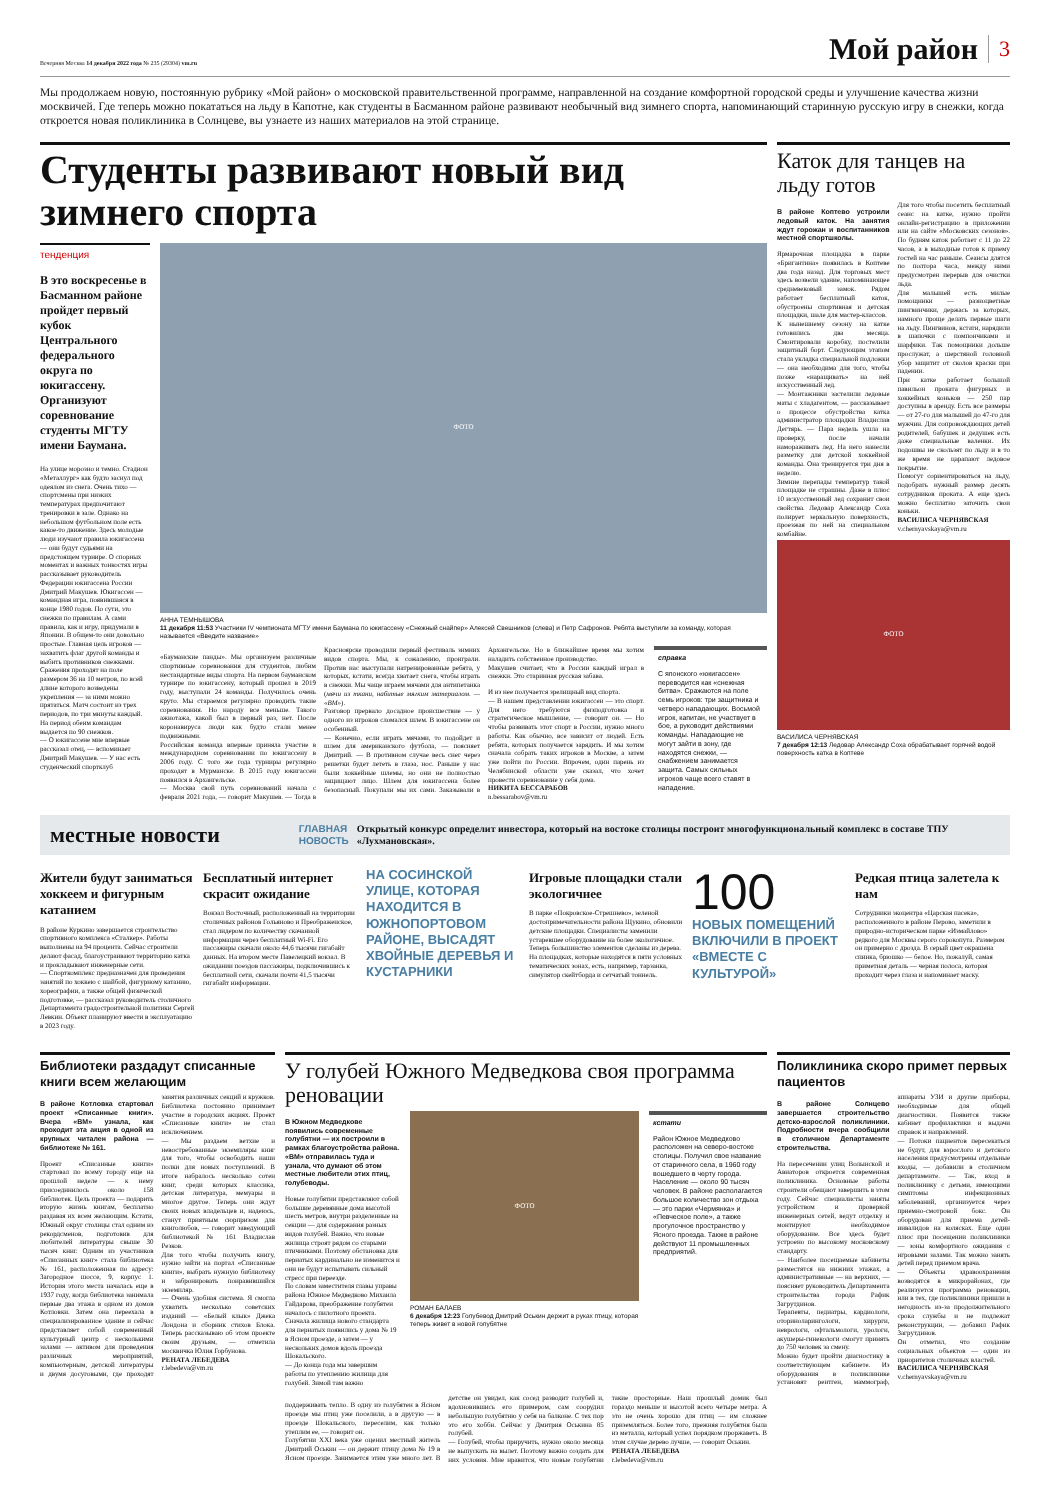Вечерняя Москва 14 декабря 2022 года № 235 (29304) vm.ru
Мой район
3
Мы продолжаем новую, постоянную рубрику «Мой район» о московской правительственной программе, направленной на создание комфортной городской среды и улучшение качества жизни москвичей. Где теперь можно покататься на льду в Капотне, как студенты в Басманном районе развивают необычный вид зимнего спорта, напоминающий старинную русскую игру в снежки, когда откроется новая поликлиника в Солнцеве, вы узнаете из наших материалов на этой странице.
Студенты развивают новый вид зимнего спорта
тенденция
В это воскресенье в Басманном районе пройдет первый кубок Центрального федерального округа по юкигассену. Организуют соревнование студенты МГТУ имени Баумана.
На улице морозно и темно. Стадион «Металлург» как будто заснул под одеялом из снега. Очень тихо — спортсмены при низких температурах предпочитают тренировки в зале. Однако на небольшом футбольном поле есть какое-то движение. Здесь молодые люди изучают правила юкигассена — они будут судьями на предстоящем турнире. О спорных моментах и важных тонкостях игры рассказывает руководитель Федерации юкигассена России Дмитрий Макушев. Юкигассен — командная игра, появившаяся в конце 1980 годов. По сути, это снежки по правилам. А сами правила, как и игру, придумали в Японии. В общем-то они довольно простые. Главная цель игроков — захватить флаг другой команды и выбить противников снежками. Сражения проходят на поле размером 36 на 10 метров, по всей длине которого возведены укрепления — за ними можно прятаться. Матч состоит из трех периодов, по три минуты каждый. На период обеим командам выдается по 90 снежков.
— О юкигассене мне впервые рассказал отец, — вспоминает Дмитрий Макушев. — У нас есть студенческий спортклуб
ФОТО
АННА ТЕМНЫШОВА
11 декабря 11:53 Участники IV чемпионата МГТУ имени Баумана по юкигассену «Снежный снайпер» Алексей Свешников (слева) и Петр Сафронов. Ребята выступили за команду, которая называется «Введите название»
«Бауманские панды». Мы организуем различные спортивные соревнования для студентов, любим нестандартные виды спорта. На первом бауманском турнире по юкигассену, который прошел в 2019 году, выступали 24 команды. Получилось очень круто. Мы стараемся регулярно проводить такие соревнования. Но народу все меньше. Такого ажиотажа, какой был в первый раз, нет. После коронавируса люди как будто стали менее подвижными.
Российская команда впервые приняла участие в международном соревновании по юкигассену в 2006 году. С того же года турниры регулярно проходят в Мурманске. В 2015 году юкигассен появился в Архангельске.
— Москва свой путь соревнований начала с февраля 2021 года, — говорит Макушев. — Тогда в Красноярске проводили первый фестиваль зимних видов спорта. Мы, к сожалению, проиграли. Против нас выступали натренированные ребята, у которых, кстати, всегда хватает снега, чтобы играть в снежки. Мы чаще играем мячами для антипетанка (мячи из ткани, набитые мягким материалом. — «ВМ»).
Разговор прервало досадное происшествие — у одного из игроков сломался шлем. В юкигассене он особенный.
— Конечно, если играть мячами, то подойдет и шлем для американского футбола, — поясняет Дмитрий. — В противном случае весь снег через решетки будет лететь в глаза, нос. Раньше у нас были хоккейные шлемы, но они не полностью защищают лицо. Шлем для юкигассена более безопасный. Покупали мы их сами. Заказывали в Архангельске. Но в ближайшее время мы хотим наладить собственное производство.
Макушев считает, что в России каждый играл в снежки. Это старинная русская забава.
И из нее получается зрелищный вид спорта.
— В нашем представлении юкигассен — это спорт. Для него требуются физподготовка и стратегическое мышление, — говорит он. — Но чтобы развивать этот спорт в России, нужно много работы. Как обычно, все зависит от людей. Есть ребята, которых получается зарядить. И мы хотим сначала собрать таких игроков в Москве, а затем уже пойти по России. Впрочем, один парень из Челябинской области уже сказал, что хочет провести соревнование у себя дома.
НИКИТА БЕССАРАБОВ
n.bessarabov@vm.ru
справка
С японского «юкигассен» переводится как «снежная битва». Сражаются на поле семь игроков: три защитника и четверо нападающих. Восьмой игрок, капитан, не участвует в бое, а руководит действиями команды. Нападающие не могут зайти в зону, где находятся снежки, — снабжением занимается защита. Самых сильных игроков чаще всего ставят в нападение.
Каток для танцев на льду готов
В районе Коптево устроили ледовый каток. На занятия ждут горожан и воспитанников местной спортшколы.
Ярмарочная площадка в парке «Бригантина» появилась в Коптеве два года назад. Для торговых мест здесь возвели здание, напоминающее средневековый замок. Рядом работает бесплатный каток, обустроены спортивная и детская площадки, шале для мастер-классов.
К нынешнему сезону на катке готовились два месяца. Смонтировали коробку, постелили защитный борт. Следующим этапом стала укладка специальной подложки — она необходима для того, чтобы позже «наращивать» на ней искусственный лед.
— Монтажники застелили ледовые маты с хладагентом, — рассказывает о процессе обустройства катка администратор площадки Владислав Дегтярь. — Пара недель ушла на проверку, после начали намораживать лед. На него нанесли разметку для детской хоккейной команды. Она тренируется три дня в неделю.
Зимние перепады температур такой площадке не страшны. Даже в плюс 10 искусственный лед сохранит свои свойства. Ледовар Александр Соха полирует зеркальную поверхность, проезжая по ней на специальном комбайне.
Для того чтобы посетить бесплатный сеанс на катке, нужно пройти онлайн-регистрацию в приложении или на сайте «Московских сезонов». По будням каток работает с 11 до 22 часов, а в выходные готов к приему гостей на час раньше. Сеансы длятся по полтора часа, между ними предусмотрен перерыв для очистки льда.
Для малышей есть милые помощники — разноцветные пингвинчики, держась за которых, намного проще делать первые шаги на льду. Пингвинов, кстати, нарядили в шапочки с помпончиками и шарфики. Так помощники дольше прослужат, а шерстяной головной убор защитит от сколов краски при падении.
При катке работает большой павильон проката фигурных и хоккейных коньков — 250 пар доступны в аренду. Есть все размеры — от 27-го для малышей до 47-го для мужчин. Для сопровождающих детей родителей, бабушек и дедушек есть даже специальные валенки. Их подошвы не скользят по льду и в то же время не царапают ледовое покрытие.
Помогут сориентироваться на льду, подобрать нужный размер десять сотрудников проката. А еще здесь можно бесплатно заточить свои коньки.
ВАСИЛИСА ЧЕРНЯВСКАЯ
v.chernyavskaya@vm.ru
ФОТО
ВАСИЛИСА ЧЕРНЯВСКАЯ
7 декабря 12:13 Ледовар Александр Соха обрабатывает горячей водой поверхность катка в Коптеве
местные новости ГЛАВНАЯ
НОВОСТЬ Открытый конкурс определит инвестора, который на востоке столицы построит многофункциональный комплекс в составе ТПУ «Лухмановская».
Жители будут заниматься хоккеем и фигурным катанием
В районе Куркино завершается строительство спортивного комплекса «Сталкер». Работы выполнены на 94 процента. Сейчас строители делают фасад, благоустраивают территорию катка и прокладывают инженерные сети.
— Спорткомплекс предназначен для проведения занятий по хоккею с шайбой, фигурному катанию, хореографии, а также общей физической подготовке, — рассказал руководитель столичного Департамента градостроительной политики Сергей Левкин. Объект планируют ввести в эксплуатацию в 2023 году.
Бесплатный интернет скрасит ожидание
Вокзал Восточный, расположенный на территории столичных районов Гольяново и Преображенское, стал лидером по количеству скачанной информации через бесплатный Wi-Fi. Его пассажиры скачали около 44,6 тысячи гигабайт данных. На втором месте Павелецкий вокзал. В ожидании поездов пассажиры, подключившись к бесплатной сети, скачали почти 41,5 тысячи гигабайт информации.
НА СОСИНСКОЙ УЛИЦЕ, КОТОРАЯ НАХОДИТСЯ В ЮЖНОПОРТОВОМ РАЙОНЕ, ВЫСАДЯТ ХВОЙНЫЕ ДЕРЕВЬЯ И КУСТАРНИКИ
Игровые площадки стали экологичнее
В парке «Покровское-Стрешнево», зеленой достопримечательности района Щукино, обновили детские площадки. Специалисты заменили устаревшее оборудование на более экологичное. Теперь большинство элементов сделаны из дерева. На площадках, которые находятся в пяти условных тематических зонах, есть, например, тарзанка, симулятор скейтборда и сетчатый тоннель.
100
НОВЫХ ПОМЕЩЕНИЙ ВКЛЮЧИЛИ В ПРОЕКТ «ВМЕСТЕ С КУЛЬТУРОЙ»
Редкая птица залетела к нам
Сотрудники экоцентра «Царская пасека», расположенного в районе Перово, заметили в природно-историческом парке «Измайлово» редкого для Москвы серого сорокопута. Размером он примерно с дрозда. В серый цвет окрашена спинка, брюшко — белое. Но, пожалуй, самая приметная деталь — черная полоса, которая проходит через глаза и напоминает маску.
Библиотеки раздадут списанные книги всем желающим
В районе Котловка стартовал проект «Списанные книги». Вчера «ВМ» узнала, как проходит эта акция в одной из крупных читален района — библиотеке № 161.
Проект «Списанные книги» стартовал по всему городу еще на прошлой неделе — к нему присоединилось около 158 библиотек. Цель проекта — подарить вторую жизнь книгам, бесплатно раздавая их всем желающим. Кстати, Южный округ столицы стал одним из рекордсменов, подготовив для любителей литературы свыше 30 тысяч книг. Одним из участников «Списанных книг» стала библиотека № 161, расположенная по адресу: Загородное шоссе, 9, корпус 1. История этого места началась еще в 1937 году, когда библиотека занимала первые два этажа в одном из домов Котловки. Затем она переехала в специализированное здание и сейчас представляет собой современный культурный центр с несколькими залами — активом для проведения различных мероприятий, компьютерным, детской литературы и двумя досуговыми, где проходят занятия различных секций и кружков.
Библиотека постоянно принимает участие в городских акциях. Проект «Списанные книги» не стал исключением.
— Мы раздаем ветхие и невостребованные экземпляры книг для того, чтобы освободить наши полки для новых поступлений. В итоге набралось несколько сотен книг, среди которых классика, детская литература, мемуары и многое другое. Теперь они ждут своих новых владельцев и, надеюсь, станут приятным сюрпризом для книголюбов, — говорит заведующий библиотекой № 161 Владислав Резков.
Для того чтобы получить книгу, нужно зайти на портал «Списанные книги», выбрать нужную библиотеку и забронировать понравившийся экземпляр.
— Очень удобная система. Я смогла ухватить несколько советских изданий — «Белый клык» Джека Лондона и сборник стихов Блока. Теперь рассказываю об этом проекте своим друзьям, — отметила москвичка Юлия Горбунова.
РЕНАТА ЛЕБЕДЕВА
r.lebedeva@vm.ru
У голубей Южного Медведкова своя программа реновации
В Южном Медведкове появились современные голубятни — их построили в рамках благоустройства района. «ВМ» отправилась туда и узнала, что думают об этом местные любители этих птиц, голубеводы.
Новые голубятни представляют собой большие деревянные дома высотой шесть метров, внутри разделенные на секции — для содержания разных видов голубей. Важно, что новые жилища строят рядом со старыми птичниками. Поэтому обстановка для пернатых кардинально не изменится и они не будут испытывать сильный стресс при переезде.
По словам заместителя главы управы района Южное Медведково Михаила Гайдарова, преображение голубятен началось с пилотного проекта. Сначала жилища нового стандарта для пернатых появились у дома № 19 в Ясном проезде, а затем — у нескольких домов вдоль проезда Шокальского.
— До конца года мы завершим работы по утеплению жилища для голубей. Зимой там важно
ФОТО
РОМАН БАЛАЕВ
6 декабря 12:23 Голубевод Дмитрий Оськин держит в руках птицу, которая теперь живет в новой голубятне
кстати
Район Южное Медведково расположен на северо-востоке столицы. Получил свое название от старинного села, в 1960 году вошедшего в черту города. Население — около 90 тысяч человек. В районе располагается большое количество зон отдыха — это парки «Чермянка» и «Певческое поле», а также прогулочное пространство у Ясного проезда. Также в районе действуют 11 промышленных предприятий.
поддерживать тепло. В одну из голубятен в Ясном проезде мы птиц уже поселили, а в другую — в проезде Шокальского, переселим, как только утеплим ее, — говорит он.
Голубятни XXI века уже оценил местный житель Дмитрий Оськин — он держит птицу дома № 19 в Ясном проезде. Занимается этим уже много лет. В детстве он увидел, как сосед разводит голубей и, вдохновившись его примером, сам соорудил небольшую голубятню у себя на балконе. С тех пор это его хобби. Сейчас у Дмитрия Оськина 85 голубей.
— Голубей, чтобы приручить, нужно около месяца не выпускать на вылет. Поэтому важно создать для них условия. Мне нравится, что новые голубятни такие просторные. Наш прошлый домик был гораздо меньше и высотой всего четыре метра. А это не очень хорошо для птиц — им сложнее приземляться. Более того, прежняя голубятня была из металла, который успел порядком проржаветь. В этом случае дерево лучше, — говорит Оськин.
РЕНАТА ЛЕБЕДЕВА
r.lebedeva@vm.ru
Поликлиника скоро примет первых пациентов
В районе Солнцево завершается строительство детско-взрослой поликлиники. Подробности вчера сообщили в столичном Департаменте строительства.
На пересечении улиц Волынской и Авиаторов откроется современная поликлиника. Основные работы строители обещают завершить в этом году. Сейчас специалисты заняты устройством и проверкой инженерных сетей, ведут отделку и монтируют необходимое оборудование. Все здесь будет устроено по высокому московскому стандарту.
— Наиболее посещаемые кабинеты разместятся на нижних этажах, а административные — на верхних, — поясняет руководитель Департамента строительства города Рафик Загрутдинов.
Терапевты, педиатры, кардиологи, оториноларингологи, хирурги, неврологи, офтальмологи, урологи, акушеры-гинекологи смогут принять до 750 человек за смену.
Можно будет пройти диагностику в соответствующем кабинете. Из оборудования в поликлинике установят рентген, маммограф, аппараты УЗИ и другие приборы, необходимые для общей диагностики. Появится также кабинет профилактики и выдачи справок и направлений.
— Потоки пациентов пересекаться не будут, для взрослого и детского населения предусмотрены отдельные входы, — добавили в столичном департаменте. — Так, вход в поликлинику с детьми, имеющими симптомы инфекционных заболеваний, организуется через приемно-смотровой бокс. Он оборудован для приема детей-инвалидов на колясках. Еще один плюс при посещении поликлиники — зоны комфортного ожидания с игровыми залами. Так можно занять детей перед приемом врача.
— Объекты здравоохранения возводятся в микрорайонах, где реализуется программа реновации, или в тех, где поликлиники пришли в негодность из-за продолжительного срока службы и не подлежат реконструкции, — добавил Рафик Загрутдинов.
Он отметил, что создание социальных объектов — один из приоритетов столичных властей.
ВАСИЛИСА ЧЕРНЯВСКАЯ
v.chernyavskaya@vm.ru